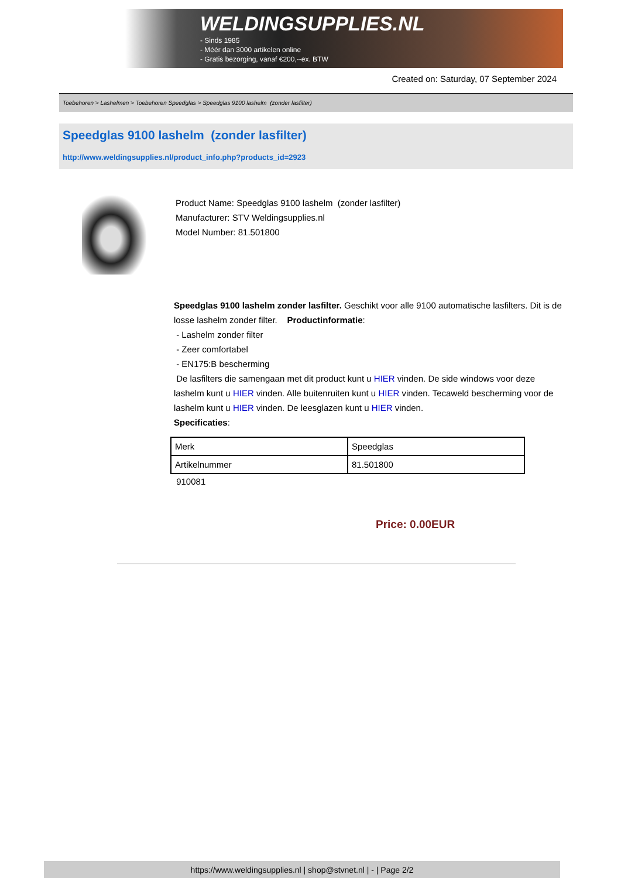WELDINGSUPPLIES.NL
- Sinds 1985
- Méér dan 3000 artikelen online
- Gratis bezorging, vanaf €200,--ex. BTW
Created on: Saturday, 07 September 2024
Toebehoren > Lashelmen > Toebehoren Speedglas > Speedglas 9100 lashelm (zonder lasfilter)
Speedglas 9100 lashelm (zonder lasfilter)
http://www.weldingsupplies.nl/product_info.php?products_id=2923
Product Name: Speedglas 9100 lashelm (zonder lasfilter)
Manufacturer: STV Weldingsupplies.nl
Model Number: 81.501800
Speedglas 9100 lashelm zonder lasfilter. Geschikt voor alle 9100 automatische lasfilters. Dit is de losse lashelm zonder filter. Productinformatie:
- Lashelm zonder filter
- Zeer comfortabel
- EN175:B bescherming
De lasfilters die samengaan met dit product kunt u HIER vinden. De side windows voor deze lashelm kunt u HIER vinden. Alle buitenruiten kunt u HIER vinden. Tecaweld bescherming voor de lashelm kunt u HIER vinden. De leesglazen kunt u HIER vinden.
Specificaties:
| Merk | Speedglas |
| Artikelnummer | 81.501800 |
910081
Price: 0.00EUR
https://www.weldingsupplies.nl | shop@stvnet.nl | - | Page 2/2